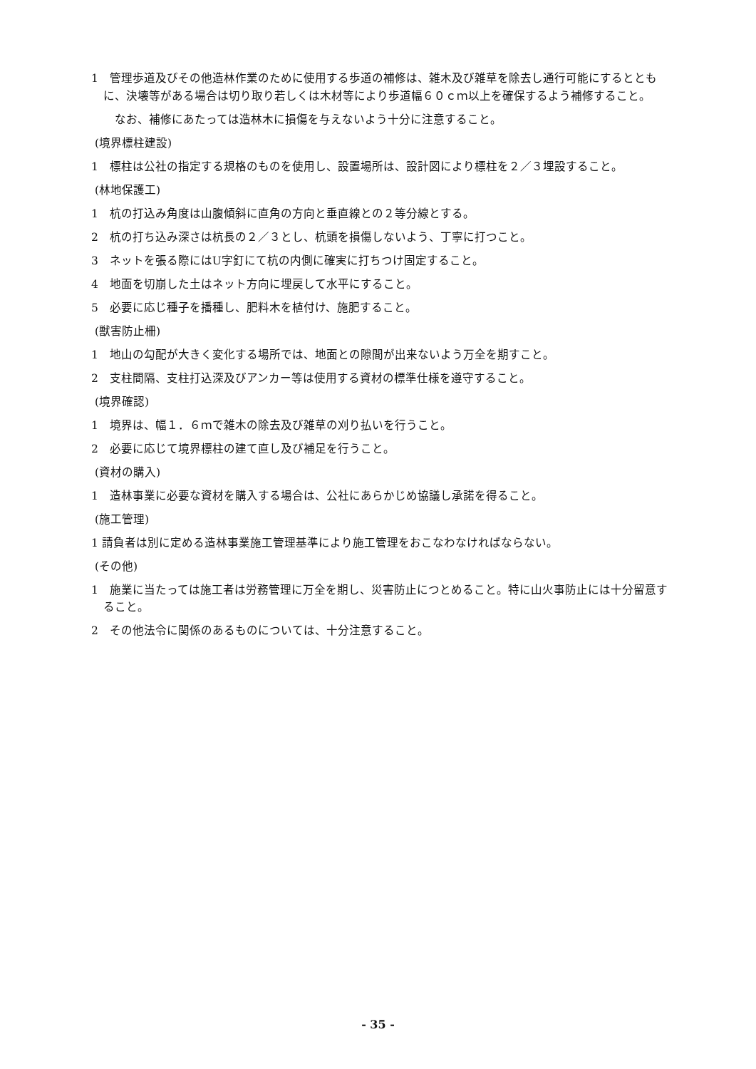1　管理歩道及びその他造林作業のために使用する歩道の補修は、雑木及び雑草を除去し通行可能にするとともに、決壊等がある場合は切り取り若しくは木材等により歩道幅６０ｃｍ以上を確保するよう補修すること。
　なお、補修にあたっては造林木に損傷を与えないよう十分に注意すること。
(境界標柱建設)
1　標柱は公社の指定する規格のものを使用し、設置場所は、設計図により標柱を２／３埋設すること。
(林地保護工)
1　杭の打込み角度は山腹傾斜に直角の方向と垂直線との２等分線とする。
2　杭の打ち込み深さは杭長の２／３とし、杭頭を損傷しないよう、丁寧に打つこと。
3　ネットを張る際にはU字釘にて杭の内側に確実に打ちつけ固定すること。
4　地面を切崩した土はネット方向に埋戻して水平にすること。
5　必要に応じ種子を播種し、肥料木を植付け、施肥すること。
(獣害防止柵)
1　地山の勾配が大きく変化する場所では、地面との隙間が出来ないよう万全を期すこと。
2　支柱間隔、支柱打込深及びアンカー等は使用する資材の標準仕様を遵守すること。
(境界確認)
1　境界は、幅１．６ｍで雑木の除去及び雑草の刈り払いを行うこと。
2　必要に応じて境界標柱の建て直し及び補足を行うこと。
(資材の購入)
1　造林事業に必要な資材を購入する場合は、公社にあらかじめ協議し承諾を得ること。
(施工管理)
1 請負者は別に定める造林事業施工管理基準により施工管理をおこなわなければならない。
(その他)
1　施業に当たっては施工者は労務管理に万全を期し、災害防止につとめること。特に山火事防止には十分留意すること。
2　その他法令に関係のあるものについては、十分注意すること。
- 35 -